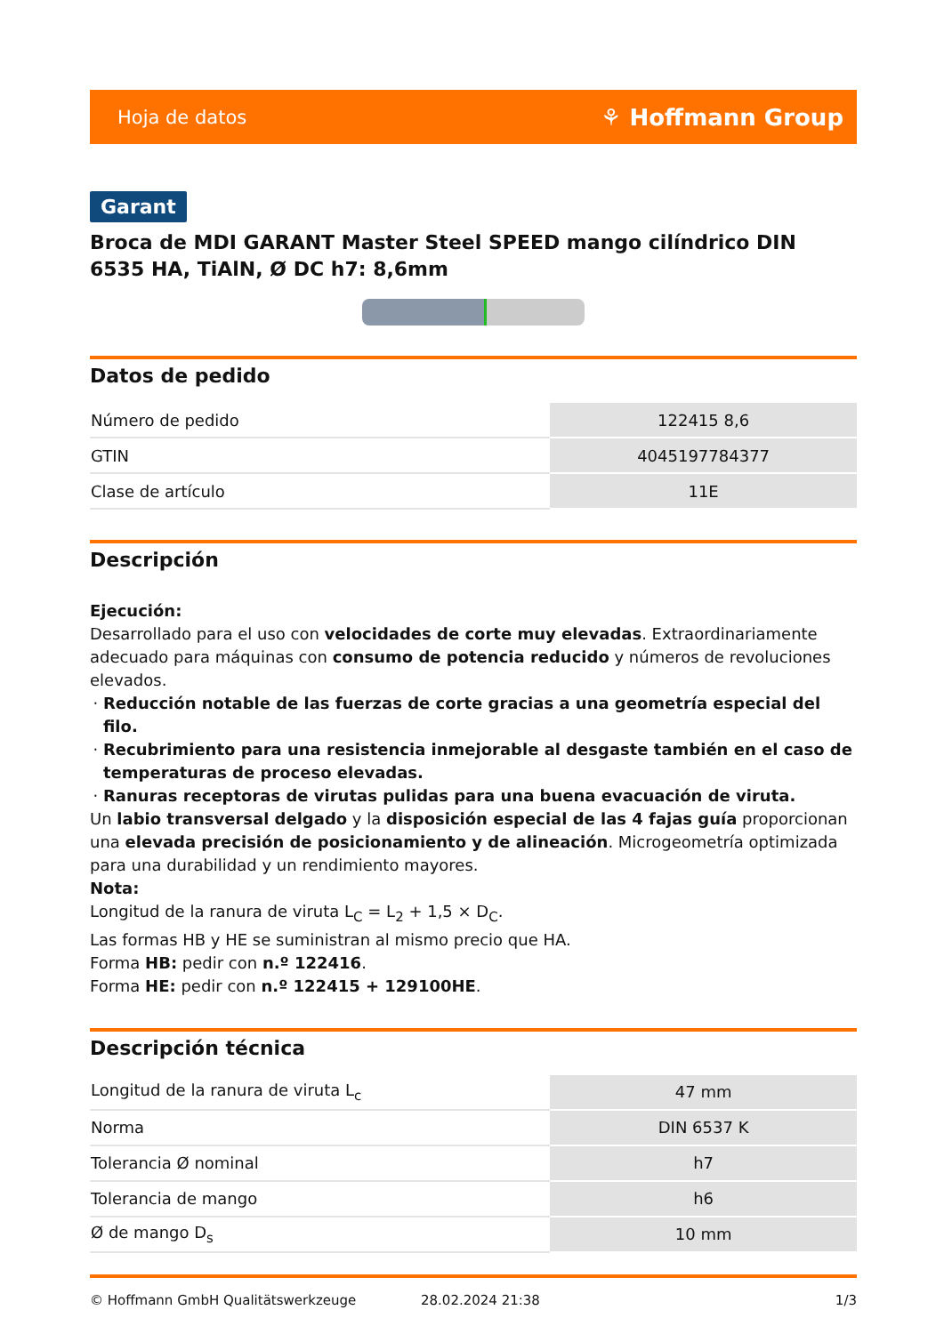Hoja de datos ⚘ Hoffmann Group
Garant
Broca de MDI GARANT Master Steel SPEED mango cilíndrico DIN 6535 HA, TiAlN, Ø DC h7: 8,6mm
Datos de pedido
| Número de pedido | 122415 8,6 |
| GTIN | 4045197784377 |
| Clase de artículo | 11E |
Descripción
Ejecución:
Desarrollado para el uso con velocidades de corte muy elevadas. Extraordinariamente adecuado para máquinas con consumo de potencia reducido y números de revoluciones elevados.
Reducción notable de las fuerzas de corte gracias a una geometría especial del filo.
Recubrimiento para una resistencia inmejorable al desgaste también en el caso de temperaturas de proceso elevadas.
Ranuras receptoras de virutas pulidas para una buena evacuación de viruta.
Un labio transversal delgado y la disposición especial de las 4 fajas guía proporcionan una elevada precisión de posicionamiento y de alineación. Microgeometría optimizada para una durabilidad y un rendimiento mayores.
Nota:
Longitud de la ranura de viruta L<sub>C</sub> = L<sub>2</sub> + 1,5 × D<sub>C</sub>.
Las formas HB y HE se suministran al mismo precio que HA.
Forma HB: pedir con n.º 122416.
Forma HE: pedir con n.º 122415 + 129100HE.
Descripción técnica
| Longitud de la ranura de viruta L<sub>c</sub> | 47 mm |
| Norma | DIN 6537 K |
| Tolerancia Ø nominal | h7 |
| Tolerancia de mango | h6 |
| Ø de mango D<sub>s</sub> | 10 mm |
© Hoffmann GmbH Qualitätswerkzeuge 28.02.2024 21:38 1/3